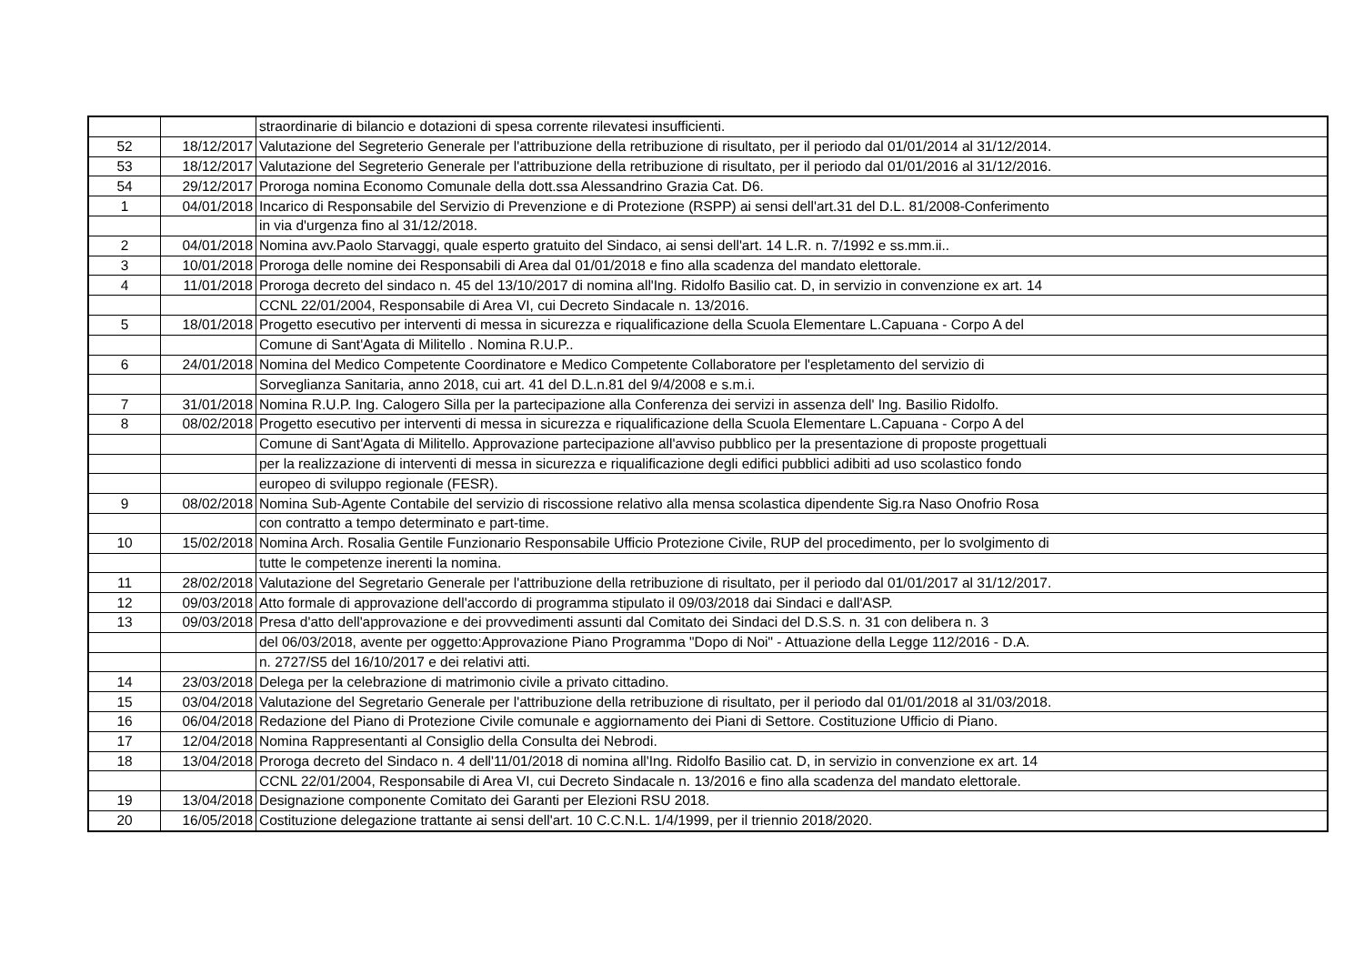| | | straordinarie di bilancio e dotazioni di spesa corrente rilevatesi insufficienti. |
| 52 | 18/12/2017 | Valutazione del Segreterio Generale per l'attribuzione della retribuzione di risultato, per il periodo dal 01/01/2014 al 31/12/2014. |
| 53 | 18/12/2017 | Valutazione del Segreterio Generale per l'attribuzione della retribuzione di risultato, per il periodo dal 01/01/2016 al 31/12/2016. |
| 54 | 29/12/2017 | Proroga nomina Economo Comunale della dott.ssa Alessandrino Grazia Cat. D6. |
| 1 | 04/01/2018 | Incarico di Responsabile del Servizio di Prevenzione e di Protezione (RSPP) ai sensi dell'art.31 del D.L. 81/2008-Conferimento |
| | | in via d'urgenza fino al 31/12/2018. |
| 2 | 04/01/2018 | Nomina avv.Paolo Starvaggi, quale esperto gratuito del Sindaco, ai sensi dell'art. 14 L.R. n. 7/1992 e ss.mm.ii.. |
| 3 | 10/01/2018 | Proroga delle nomine dei Responsabili di Area dal 01/01/2018 e fino alla scadenza del mandato elettorale. |
| 4 | 11/01/2018 | Proroga decreto del sindaco n. 45 del 13/10/2017 di nomina all'Ing. Ridolfo Basilio cat. D, in servizio in convenzione ex art. 14 |
| | | CCNL 22/01/2004, Responsabile di Area VI, cui Decreto Sindacale n. 13/2016. |
| 5 | 18/01/2018 | Progetto esecutivo per interventi di messa in sicurezza e riqualificazione della Scuola Elementare L.Capuana - Corpo A del |
| | | Comune di Sant'Agata di Militello . Nomina R.U.P.. |
| 6 | 24/01/2018 | Nomina del Medico Competente Coordinatore e Medico Competente Collaboratore per l'espletamento del servizio di |
| | | Sorveglianza Sanitaria, anno 2018, cui art. 41 del D.L.n.81 del 9/4/2008 e s.m.i. |
| 7 | 31/01/2018 | Nomina R.U.P. Ing. Calogero Silla per la partecipazione alla Conferenza dei servizi in assenza dell' Ing. Basilio Ridolfo. |
| 8 | 08/02/2018 | Progetto esecutivo per interventi di messa in sicurezza e riqualificazione della Scuola Elementare L.Capuana - Corpo A del |
| | | Comune di Sant'Agata di Militello. Approvazione partecipazione all'avviso pubblico per la presentazione di proposte progettuali |
| | | per la realizzazione di interventi di messa in sicurezza e riqualificazione degli edifici pubblici adibiti ad uso scolastico fondo |
| | | europeo di sviluppo regionale (FESR). |
| 9 | 08/02/2018 | Nomina Sub-Agente Contabile del servizio di riscossione relativo alla mensa scolastica dipendente Sig.ra Naso Onofrio Rosa |
| | | con contratto a tempo determinato e part-time. |
| 10 | 15/02/2018 | Nomina Arch. Rosalia Gentile Funzionario Responsabile Ufficio Protezione Civile, RUP del procedimento, per lo svolgimento di |
| | | tutte le competenze inerenti la nomina. |
| 11 | 28/02/2018 | Valutazione del Segretario Generale per l'attribuzione della retribuzione di risultato, per il periodo dal 01/01/2017 al 31/12/2017. |
| 12 | 09/03/2018 | Atto formale di approvazione dell'accordo di programma stipulato il 09/03/2018 dai Sindaci e dall'ASP. |
| 13 | 09/03/2018 | Presa d'atto dell'approvazione e dei provvedimenti assunti dal Comitato dei Sindaci del D.S.S. n. 31 con delibera n. 3 |
| | | del 06/03/2018, avente per oggetto:Approvazione Piano Programma "Dopo di Noi" - Attuazione della Legge 112/2016 - D.A. |
| | | n. 2727/S5 del 16/10/2017 e dei relativi atti. |
| 14 | 23/03/2018 | Delega per la celebrazione di matrimonio civile a privato cittadino. |
| 15 | 03/04/2018 | Valutazione del Segretario Generale per l'attribuzione della retribuzione di risultato, per il periodo dal 01/01/2018 al 31/03/2018. |
| 16 | 06/04/2018 | Redazione del Piano di Protezione Civile comunale e aggiornamento dei Piani di Settore. Costituzione Ufficio di Piano. |
| 17 | 12/04/2018 | Nomina Rappresentanti al Consiglio della Consulta dei Nebrodi. |
| 18 | 13/04/2018 | Proroga decreto del Sindaco n. 4 dell'11/01/2018 di nomina all'Ing. Ridolfo Basilio cat. D, in servizio in convenzione ex art. 14 |
| | | CCNL 22/01/2004, Responsabile di Area VI, cui Decreto Sindacale n. 13/2016 e fino alla scadenza del mandato elettorale. |
| 19 | 13/04/2018 | Designazione componente Comitato dei Garanti per Elezioni RSU 2018. |
| 20 | 16/05/2018 | Costituzione delegazione trattante ai sensi dell'art. 10 C.C.N.L. 1/4/1999, per il triennio 2018/2020. |